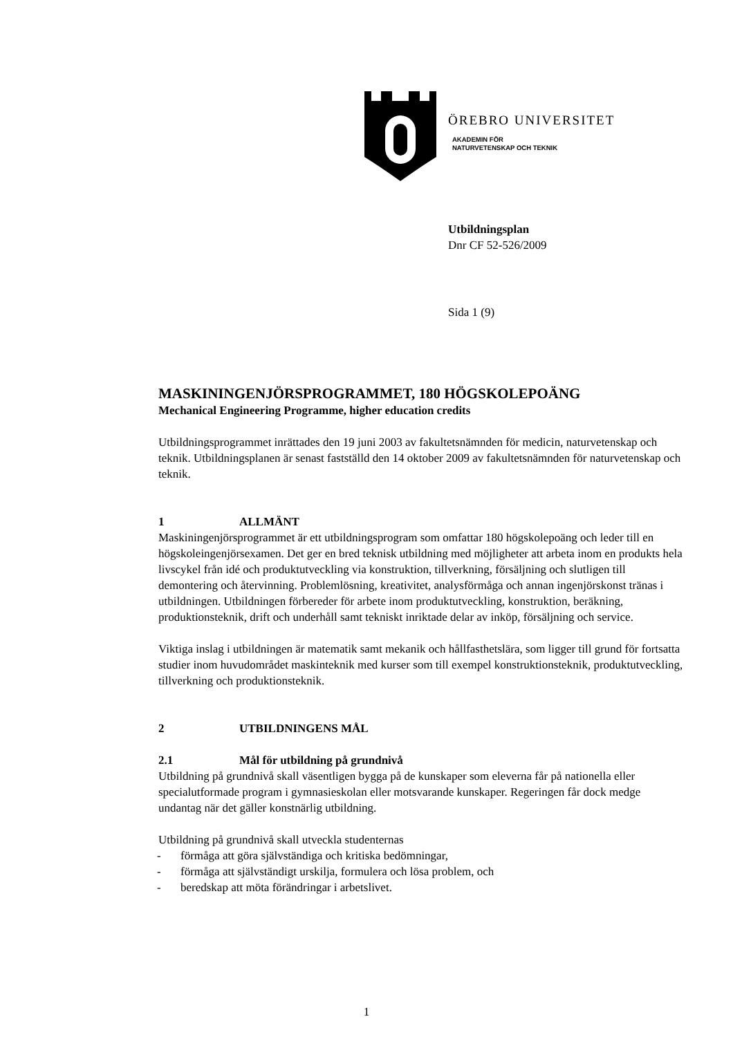ÖREBRO UNIVERSITET
AKADEMIN FÖR
NATURVETENSKAP OCH TEKNIK
Utbildningsplan
Dnr CF 52-526/2009
Sida 1 (9)
MASKININGENJÖRSPROGRAMMET, 180 HÖGSKOLEPOÄNG
Mechanical Engineering Programme, higher education credits
Utbildningsprogrammet inrättades den 19 juni 2003 av fakultetsnämnden för medicin, naturvetenskap och teknik. Utbildningsplanen är senast fastställd den 14 oktober 2009 av fakultetsnämnden för naturvetenskap och teknik.
1 ALLMÄNT
Maskiningenjörsprogrammet är ett utbildningsprogram som omfattar 180 högskolepoäng och leder till en högskoleingenjörsexamen. Det ger en bred teknisk utbildning med möjligheter att arbeta inom en produkts hela livscykel från idé och produktutveckling via konstruktion, tillverkning, försäljning och slutligen till demontering och återvinning. Problemlösning, kreativitet, analysförmåga och annan ingenjörskonst tränas i utbildningen. Utbildningen förbereder för arbete inom produktutveckling, konstruktion, beräkning, produktionsteknik, drift och underhåll samt tekniskt inriktade delar av inköp, försäljning och service.
Viktiga inslag i utbildningen är matematik samt mekanik och hållfasthetslära, som ligger till grund för fortsatta studier inom huvudområdet maskinteknik med kurser som till exempel konstruktionsteknik, produktutveckling, tillverkning och produktionsteknik.
2 UTBILDNINGENS MÅL
2.1 Mål för utbildning på grundnivå
Utbildning på grundnivå skall väsentligen bygga på de kunskaper som eleverna får på nationella eller specialutformade program i gymnasieskolan eller motsvarande kunskaper. Regeringen får dock medge undantag när det gäller konstnärlig utbildning.
Utbildning på grundnivå skall utveckla studenternas
- förmåga att göra självständiga och kritiska bedömningar,
- förmåga att självständigt urskilja, formulera och lösa problem, och
- beredskap att möta förändringar i arbetslivet.
1